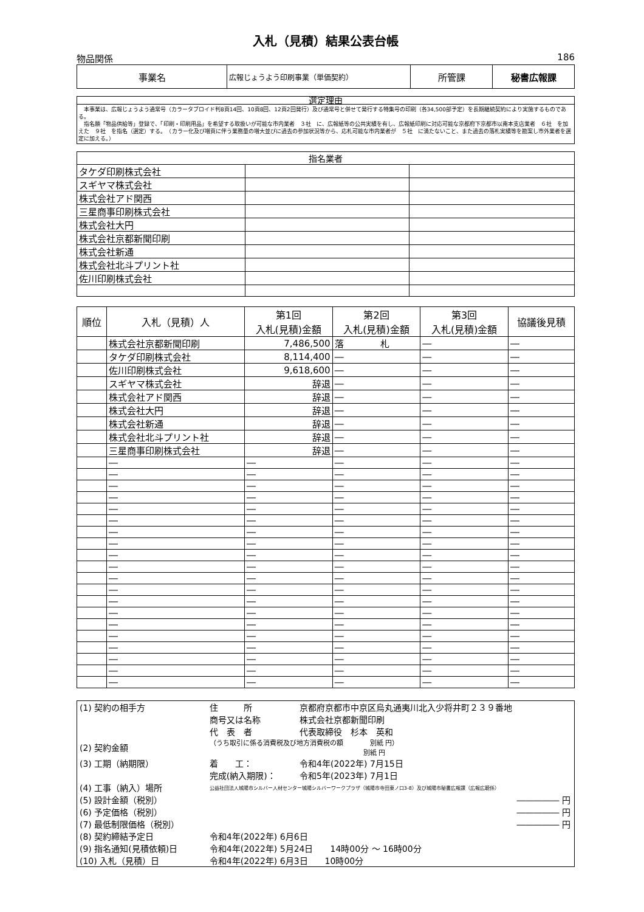入札（見積）結果公表台帳
物品関係 186
| 事業名 | 広報じょうよう印刷事業（単価契約） | 所管課 | 秘書広報課 |
選定理由
　本事業は、広報じょうよう通常号（カラータブロイド判8頁14回、10頁8回、12頁2回発行）及び通常号と併せて発行する特集号の印刷（各34,500部予定）を長期継続契約により実施するものである。
　指名願「物品供給等」登録で、「印刷・印刷用品」を希望する取扱いが可能な市内業者　３社　に、広報紙等の公共実績を有し、広報紙印刷に対応可能な京都府下京都市以南本支店業者　６社　を加えた　９社　を指名（選定）する。　（カラー化及び増頁に伴う業務量の増大並びに過去の参加状況等から、応札可能な市内業者が　５社　に満たないこと、また過去の落札実績等を勘案し市外業者を選定に加える。）
| 指名業者 | | |
| タケダ印刷株式会社 | | |
| スギヤマ株式会社 | | |
| 株式会社アド関西 | | |
| 三星商事印刷株式会社 | | |
| 株式会社大円 | | |
| 株式会社京都新聞印刷 | | |
| 株式会社新通 | | |
| 株式会社北斗プリント社 | | |
| 佐川印刷株式会社 | | |
| 順位 | 入札（見積）人 | 第1回 入札(見積)金額 | 第2回 入札(見積)金額 | 第3回 入札(見積)金額 | 協議後見積 |
| --- | --- | --- | --- | --- | --- |
| | 株式会社京都新聞印刷 | 7,486,500 | 落 札 | ― | ― |
| | タケダ印刷株式会社 | 8,114,400 | ― | ― | ― |
| | 佐川印刷株式会社 | 9,618,600 | ― | ― | ― |
| | スギヤマ株式会社 | 辞退 | ― | ― | ― |
| | 株式会社アド関西 | 辞退 | ― | ― | ― |
| | 株式会社大円 | 辞退 | ― | ― | ― |
| | 株式会社新通 | 辞退 | ― | ― | ― |
| | 株式会社北斗プリント社 | 辞退 | ― | ― | ― |
| | 三星商事印刷株式会社 | 辞退 | ― | ― | ― |
| | ― | ― | ― | ― | ― |
| | ― | ― | ― | ― | ― |
| | ― | ― | ― | ― | ― |
| | ― | ― | ― | ― | ― |
| | ― | ― | ― | ― | ― |
| | ― | ― | ― | ― | ― |
| | ― | ― | ― | ― | ― |
| | ― | ― | ― | ― | ― |
| | ― | ― | ― | ― | ― |
| | ― | ― | ― | ― | ― |
| | ― | ― | ― | ― | ― |
| | ― | ― | ― | ― | ― |
| | ― | ― | ― | ― | ― |
| | ― | ― | ― | ― | ― |
| | ― | ― | ― | ― | ― |
| | ― | ― | ― | ― | ― |
| | ― | ― | ― | ― | ― |
| | ― | ― | ― | ― | ― |
| | ― | ― | ― | ― | ― |
| | ― | ― | ― | ― | ― |
| (1) 契約の相手方 | 住 所 | 京都府京都市中京区烏丸通夷川北入少将井町２３９番地 |
| | 商号又は名称 | 株式会社京都新聞印刷 |
| | 代 表 者 | 代表取締役 杉本 英和 |
| (2) 契約金額 | （うち取引に係る消費税及び地方消費税の額 別紙 円） 別紙 円 | |
| (3) 工期（納期限） | 着 工： | 令和4年(2022年) 7月15日 |
| | 完成(納入期限)： | 令和5年(2023年) 7月1日 |
| (4) 工事（納入）場所 | 公益社団法人城陽市シルバー人材センター城陽シルバーワークプラザ（城陽市寺田東ノ口3-8）及び城陽市秘書広報課（広報広聴係） | |
| (5) 設計金額（税別） | | ――――― 円 |
| (6) 予定価格（税別） | | ――――― 円 |
| (7) 最低制限価格（税別） | | ――――― 円 |
| (8) 契約締結予定日 | 令和4年(2022年) 6月6日 | |
| (9) 指名通知(見積依頼)日 | 令和4年(2022年) 5月24日 14時00分 ～ 16時00分 | |
| (10) 入札（見積）日 | 令和4年(2022年) 6月3日 10時00分 | |